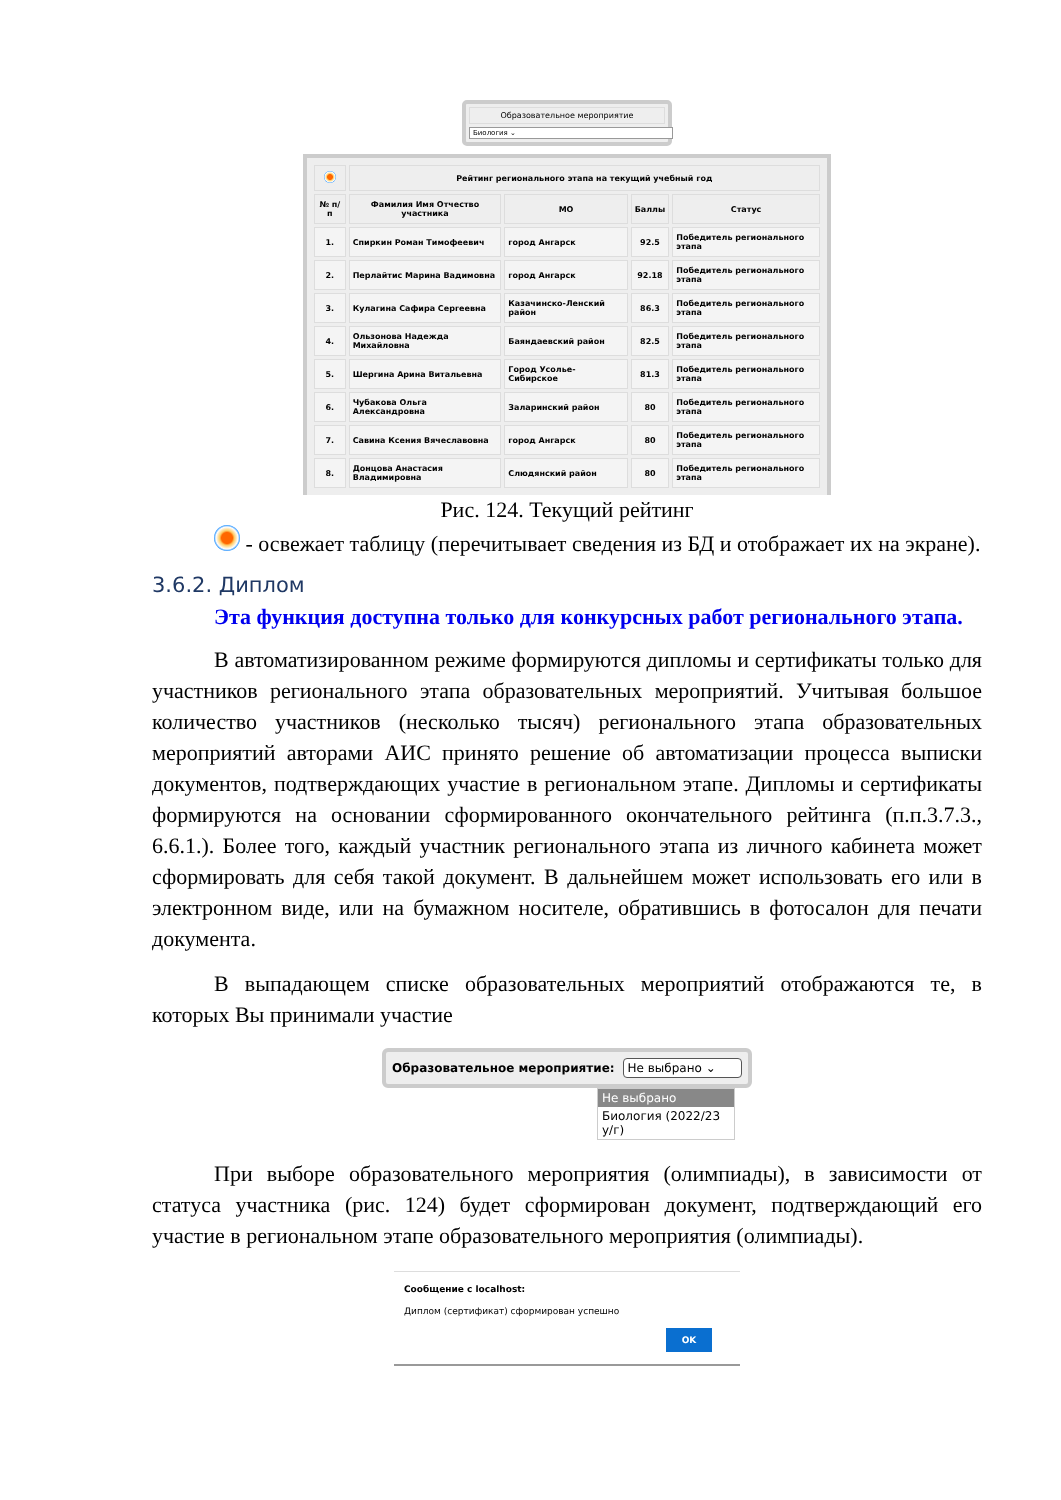Образовательное мероприятие
Биология ⌄
| | Рейтинг регионального этапа на текущий учебный год | | | |
| --- | --- | --- | --- | --- |
| № п/п | Фамилия Имя Отчество участника | МО | Баллы | Статус |
| 1. | Спиркин Роман Тимофеевич | город Ангарск | 92.5 | Победитель регионального этапа |
| 2. | Перлайтис Марина Вадимовна | город Ангарск | 92.18 | Победитель регионального этапа |
| 3. | Кулагина Сафира Сергеевна | Казачинско-Ленский район | 86.3 | Победитель регионального этапа |
| 4. | Ользонова Надежда Михайловна | Баяндаевский район | 82.5 | Победитель регионального этапа |
| 5. | Шергина Арина Витальевна | Город Усолье-Сибирское | 81.3 | Победитель регионального этапа |
| 6. | Чубакова Ольга Александровна | Заларинский район | 80 | Победитель регионального этапа |
| 7. | Савина Ксения Вячеславовна | город Ангарск | 80 | Победитель регионального этапа |
| 8. | Донцова Анастасия Владимировна | Слюдянский район | 80 | Победитель регионального этапа |
Рис. 124. Текущий рейтинг
- освежает таблицу (перечитывает сведения из БД и отображает их на экране).
3.6.2. Диплом
Эта функция доступна только для конкурсных работ регионального этапа.
В автоматизированном режиме формируются дипломы и сертификаты только для участников регионального этапа образовательных мероприятий. Учитывая большое количество участников (несколько тысяч) регионального этапа образовательных мероприятий авторами АИС принято решение об автоматизации процесса выписки документов, подтверждающих участие в региональном этапе. Дипломы и сертификаты формируются на основании сформированного окончательного рейтинга (п.п.3.7.3., 6.6.1.). Более того, каждый участник регионального этапа из личного кабинета может сформировать для себя такой документ. В дальнейшем может использовать его или в электронном виде, или на бумажном носителе, обратившись в фотосалон для печати документа.
В выпадающем списке образовательных мероприятий отображаются те, в которых Вы принимали участие
Образовательное мероприятие: Не выбрано ⌄
Не выбрано
Биология (2022/23 у/г)
При выборе образовательного мероприятия (олимпиады), в зависимости от статуса участника (рис. 124) будет сформирован документ, подтверждающий его участие в региональном этапе образовательного мероприятия (олимпиады).
Сообщение с localhost:
Диплом (сертификат) сформирован успешно
OK